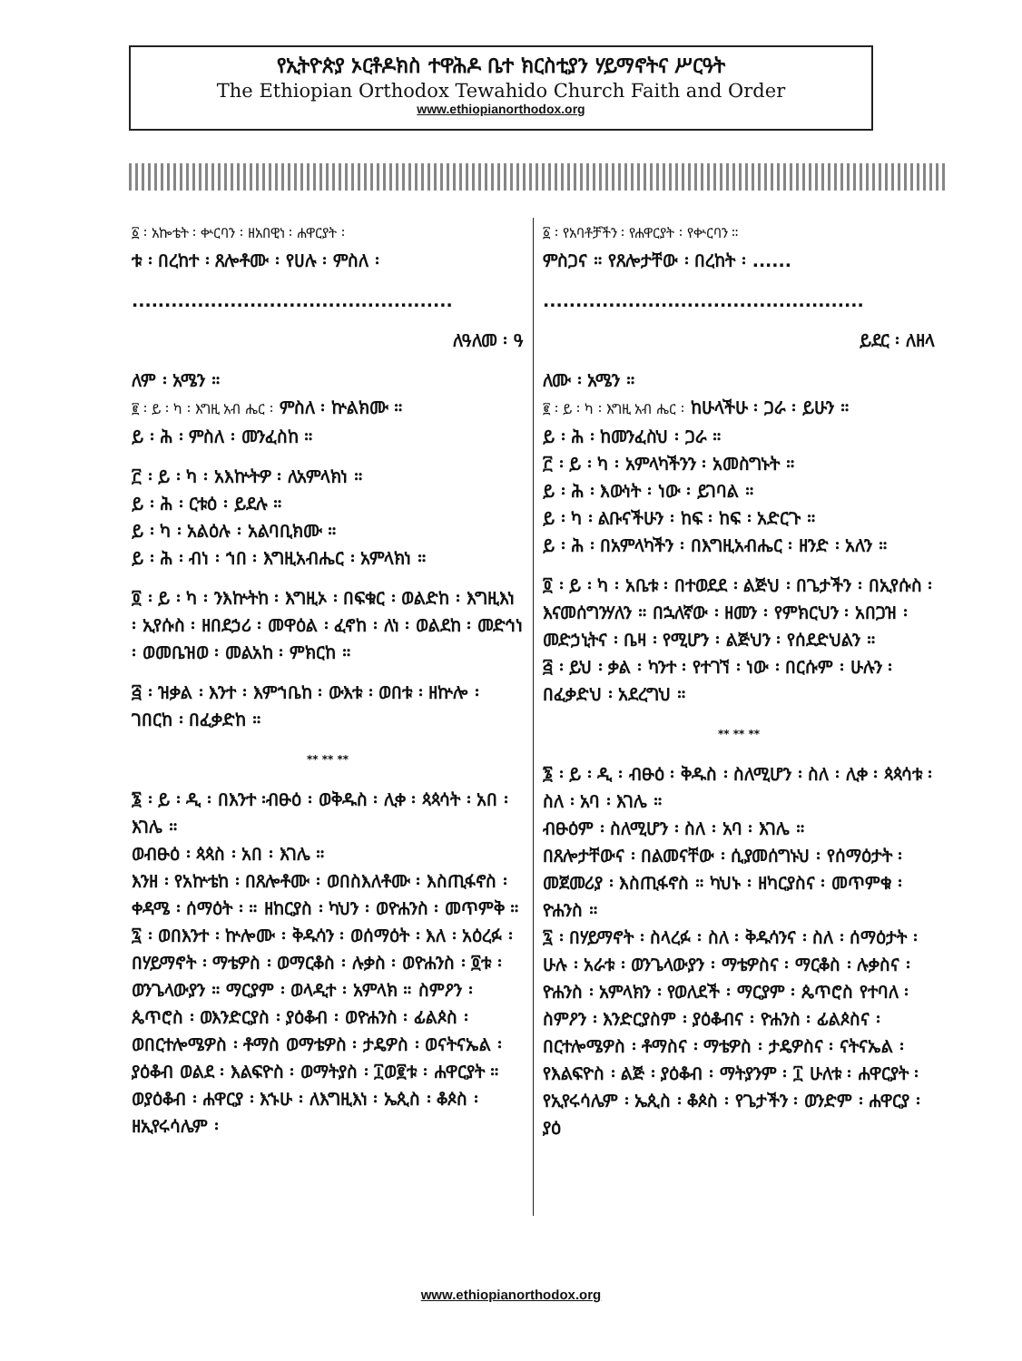የኢትዮጵያ ኦርቶዶክስ ተዋሕዶ ቤተ ክርስቲያን ሃይማኖትና ሥርዓት
The Ethiopian Orthodox Tewahido Church Faith and Order
www.ethiopianorthodox.org
፩ ፡ አኰቴት ፡ ቍርባን ፡ ዘአበዊነ ፡ ሐዋርያት ፡
ቱ ፡ በረከተ ፡ ጸሎቶሙ ፡ የሀሉ ፡ ምስለ ፡
.................................................
ለዓለመ ፡ ዓ
ለም ፡ አሜን ።
፪ ፡ ይ ፡ ካ ፡ እግዚ አብ ሔር ፡ ምስለ ፡ ኵልክሙ ።
ይ ፡ ሕ ፡ ምስለ ፡ መንፈስከ ።
፫ ፡ ይ ፡ ካ ፡ አእኵትዎ ፡ ለአምላክነ ።
ይ ፡ ሕ ፡ ርቱዕ ፡ ይደሉ ።
ይ ፡ ካ ፡ አልዕሉ ፡ አልባቢክሙ ።
ይ ፡ ሕ ፡ ብነ ፡ ኀበ ፡ እግዚአብሔር ፡ አምላክነ ።
፬ ፡ ይ ፡ ካ ፡ ንእኵትከ ፡ እግዚኦ ፡ በፍቁር ፡ ወልድከ ፡ እግዚእነ ፡ ኢየሱስ ፡ ዘበደኃሪ ፡ መዋዕል ፡ ፈኖከ ፡ ለነ ፡ ወልደከ ፡ መድኅነ ፡ ወመቤዝወ ፡ መልአከ ፡ ምክርከ ።
፭ ፡ ዝቃል ፡ እንተ ፡ እምኀቤከ ፡ ውእቱ ፡ ወበቱ ፡ ዘኵሎ ፡ ገበርከ ፡ በፈቃድከ ።
** ** **
፮ ፡ ይ ፡ ዲ ፡ በእንተ ፡ብፁዕ ፡ ወቅዱስ ፡ ሊቀ ፡ ጳጳሳት ፡ አበ ፡ እገሌ ።
ወብፁዕ ፡ ጳጳስ ፡ አበ ፡ እገሌ ።
እንዘ ፡ የአኵቴከ ፡ በጸሎቶሙ ፡ ወበስእለቶሙ ፡ እስጢፋኖስ ፡ ቀዳሜ ፡ ሰማዕት ፡ ። ዘከርያስ ፡ ካህን ፡ ወዮሐንስ ፡ መጥምቅ ።
፯ ፡ ወበእንተ ፡ ኵሎሙ ፡ ቅዱሳን ፡ ወሰማዕት ፡ እለ ፡ አዕረፉ ፡ በሃይማኖት ፡ ማቴዎስ ፡ ወማርቆስ ፡ ሉቃስ ፡ ወዮሐንስ ፡ ፬ቱ ፡ ወንጌላውያን ። ማርያም ፡ ወላዲተ ፡ አምላክ ። ስምዖን ፡ ጴጥሮስ ፡ ወእንድርያስ ፡ ያዕቆብ ፡ ወዮሐንስ ፡ ፊልጶስ ፡ ወበርተሎሜዎስ ፡ ቶማስ ወማቴዎስ ፡ ታዴዎስ ፡ ወናትናኤል ፡ ያዕቆብ ወልደ ፡ እልፍዮስ ፡ ወማትያስ ፡ ፲ወ፪ቱ ፡ ሐዋርያት ። ወያዕቆብ ፡ ሐዋርያ ፡ እኁሁ ፡ ለእግዚእነ ፡ ኤጲስ ፡ ቆጶስ ፡ ዘኢየሩሳሌም ፡
፩ ፡ የአባቶቻችን ፡ የሐዋርያት ፡ የቍርባን ።
ምስጋና ። የጸሎታቸው ፡ በረከት ፡ ......
.................................................
ይደር ፡ ለዘላ
ለሙ ፡ አሜን ።
፪ ፡ ይ ፡ ካ ፡ እግዚ አብ ሔር ፡ ከሁላችሁ ፡ ጋራ ፡ ይሁን ።
ይ ፡ ሕ ፡ ከመንፈስህ ፡ ጋራ ።
፫ ፡ ይ ፡ ካ ፡ አምላካችንን ፡ አመስግኑት ።
ይ ፡ ሕ ፡ እውነት ፡ ነው ፡ ይገባል ።
ይ ፡ ካ ፡ ልቡናችሁን ፡ ከፍ ፡ ከፍ ፡ አድርጉ ።
ይ ፡ ሕ ፡ በአምላካችን ፡ በእግዚአብሔር ፡ ዘንድ ፡ አለን ።
፬ ፡ ይ ፡ ካ ፡ አቤቱ ፡ በተወደደ ፡ ልጅህ ፡ በጌታችን ፡ በኢየሱስ ፡ እናመሰግንሃለን ። በኋለኛው ፡ ዘመን ፡ የምክርህን ፡ አበጋዝ ፡ መድኃኒትና ፡ ቤዛ ፡ የሚሆን ፡ ልጅህን ፡ የሰደድህልን ።
፭ ፡ ይህ ፡ ቃል ፡ ካንተ ፡ የተገኘ ፡ ነው ፡ በርሱም ፡ ሁሉን ፡ በፈቃድህ ፡ አደረግህ ።
** ** **
፮ ፡ ይ ፡ ዲ ፡ ብፁዕ ፡ ቅዱስ ፡ ስለሚሆን ፡ ስለ ፡ ሊቀ ፡ ጳጳሳቱ ፡ ስለ ፡ አባ ፡ እገሌ ።
ብፁዕም ፡ ስለሚሆን ፡ ስለ ፡ አባ ፡ እገሌ ።
በጸሎታቸውና ፡ በልመናቸው ፡ ሲያመሰግኑህ ፡ የሰማዕታት ፡ መጀመሪያ ፡ እስጢፋኖስ ። ካህኑ ፡ ዘካርያስና ፡ መጥምቁ ፡ ዮሐንስ ።
፯ ፡ በሃይማኖት ፡ ስላረፉ ፡ ስለ ፡ ቅዱሳንና ፡ ስለ ፡ ሰማዕታት ፡ ሁሉ ፡ አራቱ ፡ ወንጌላውያን ፡ ማቴዎስና ፡ ማርቆስ ፡ ሉቃስና ፡ ዮሐንስ ፡ አምላክን ፡ የወለደች ፡ ማርያም ፡ ጴጥሮስ የተባለ ፡ ስምዖን ፡ እንድርያስም ፡ ያዕቆብና ፡ ዮሐንስ ፡ ፊልጶስና ፡ በርተሎሜዎስ ፡ ቶማስና ፡ ማቴዎስ ፡ ታዴዎስና ፡ ናትናኤል ፡ የእልፍዮስ ፡ ልጅ ፡ ያዕቆብ ፡ ማትያንም ፡ ፲ ሁለቱ ፡ ሐዋርያት ፡ የኢየሩሳሌም ፡ ኤጲስ ፡ ቆጶስ ፡ የጌታችን ፡ ወንድም ፡ ሐዋርያ ፡ ያዕ
www.ethiopianorthodox.org